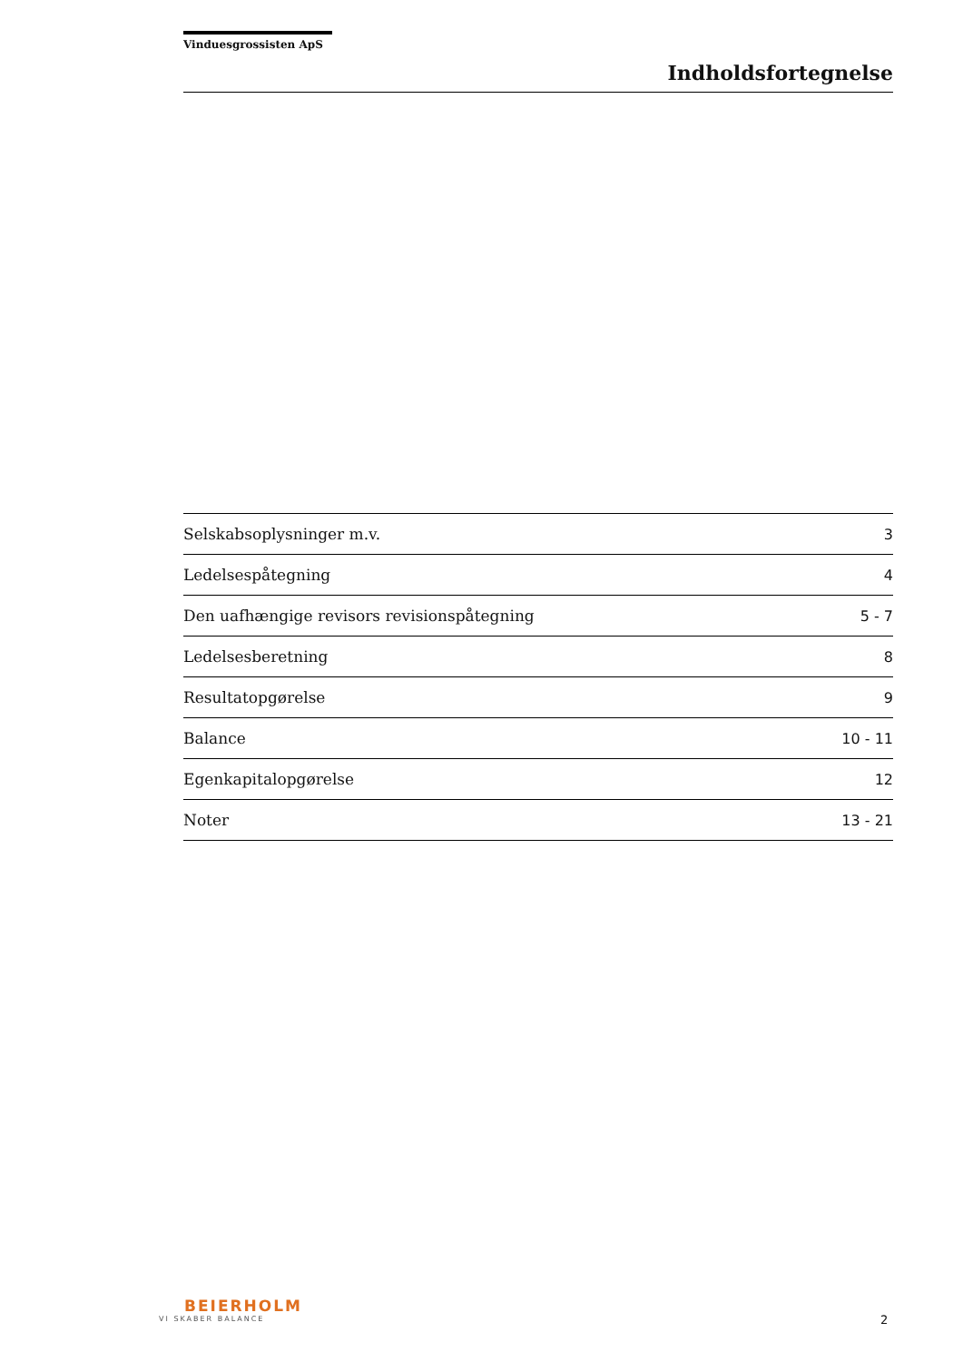Vinduesgrossisten ApS
Indholdsfortegnelse
| Selskabsoplysninger m.v. | 3 |
| Ledelsespåtegning | 4 |
| Den uafhængige revisors revisionspåtegning | 5 - 7 |
| Ledelsesberetning | 8 |
| Resultatopgørelse | 9 |
| Balance | 10 - 11 |
| Egenkapitalopgørelse | 12 |
| Noter | 13 - 21 |
BEIERHOLM
VI SKABER BALANCE
2